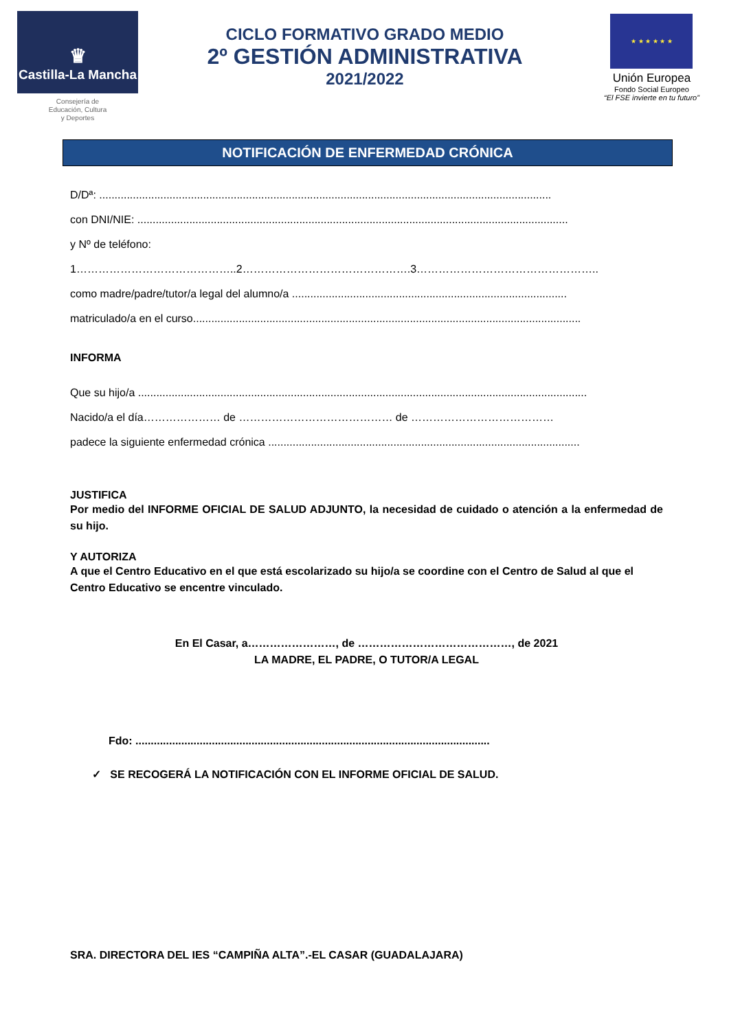♛
Castilla-La Mancha
Consejería de
Educación, Cultura
y Deportes
CICLO FORMATIVO GRADO MEDIO
2º GESTIÓN ADMINISTRATIVA
2021/2022
★ ★ ★ ★ ★ ★
Unión Europea
Fondo Social Europeo
“El FSE invierte en tu futuro”
NOTIFICACIÓN DE ENFERMEDAD CRÓNICA
D/Dª: ....................................................................................................................................................
con DNI/NIE: .............................................................................................................................................
y Nº de teléfono: 1……………………………………..2……………………………………….3…………………………………………..
como madre/padre/tutor/a legal del alumno/a ..........................................................................................
matriculado/a en el curso...............................................................................................................................
INFORMA
Que su hijo/a ...................................................................................................................................................
Nacido/a el día………………… de …………………………………… de …………………………………
padece la siguiente enfermedad crónica ......................................................................................................
JUSTIFICA
Por medio del INFORME OFICIAL DE SALUD ADJUNTO, la necesidad de cuidado o atención a la enfermedad de su hijo.
Y AUTORIZA
A que el Centro Educativo en el que está escolarizado su hijo/a se coordine con el Centro de Salud al que el Centro Educativo se encentre vinculado.
En El Casar, a……………………, de ……………………………………, de 2021
LA MADRE, EL PADRE, O TUTOR/A LEGAL
Fdo: ....................................................................................................................
✓ SE RECOGERÁ LA NOTIFICACIÓN CON EL INFORME OFICIAL DE SALUD.
SRA. DIRECTORA DEL IES “CAMPIÑA ALTA”.-EL CASAR (GUADALAJARA)